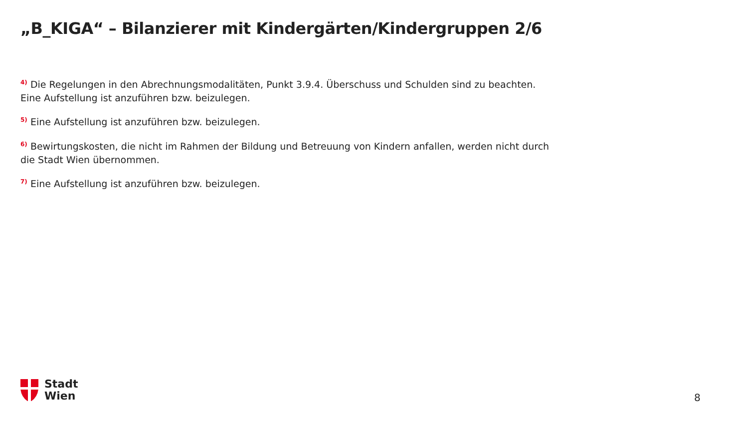„B_KIGA“ – Bilanzierer mit Kindergärten/Kindergruppen 2/6
<sup>4)</sup> Die Regelungen in den Abrechnungsmodalitäten, Punkt 3.9.4. Überschuss und Schulden sind zu beachten. Eine Aufstellung ist anzuführen bzw. beizulegen.
<sup>5)</sup> Eine Aufstellung ist anzuführen bzw. beizulegen.
<sup>6)</sup> Bewirtungskosten, die nicht im Rahmen der Bildung und Betreuung von Kindern anfallen, werden nicht durch die Stadt Wien übernommen.
<sup>7)</sup> Eine Aufstellung ist anzuführen bzw. beizulegen.
Stadt
Wien
8